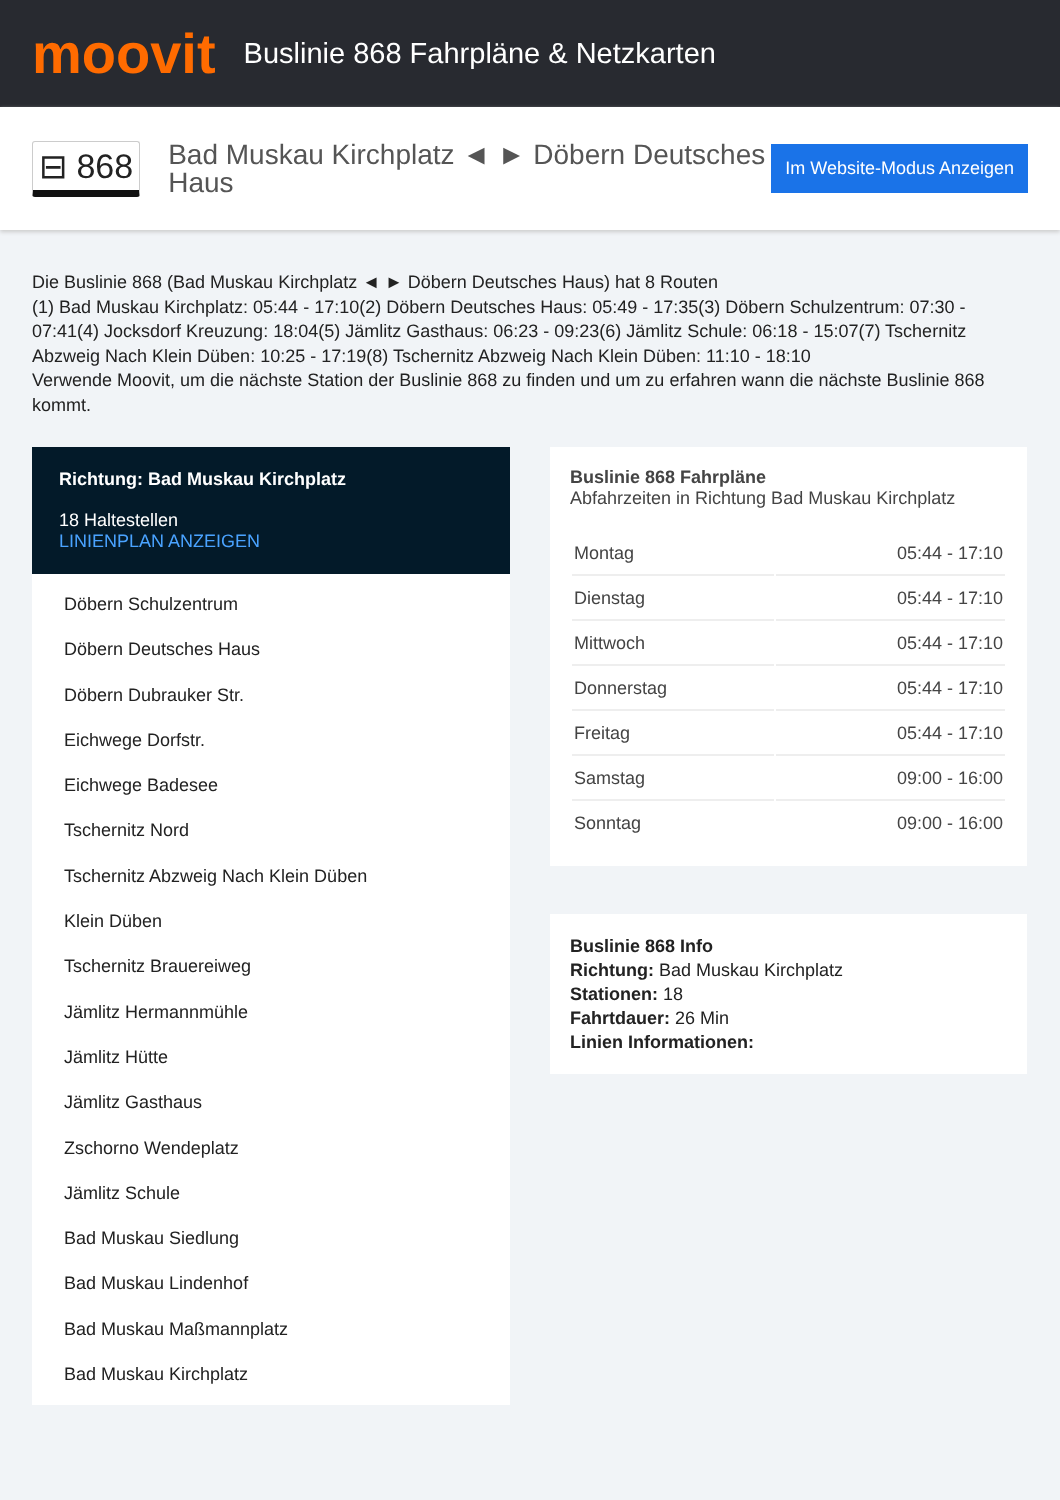moovit
Buslinie 868 Fahrpläne & Netzkarten
⊟ 868
Bad Muskau Kirchplatz ◄ ► Döbern Deutsches Haus
Im Website-Modus Anzeigen
Die Buslinie 868 (Bad Muskau Kirchplatz ◄ ► Döbern Deutsches Haus) hat 8 Routen
(1) Bad Muskau Kirchplatz: 05:44 - 17:10(2) Döbern Deutsches Haus: 05:49 - 17:35(3) Döbern Schulzentrum: 07:30 - 07:41(4) Jocksdorf Kreuzung: 18:04(5) Jämlitz Gasthaus: 06:23 - 09:23(6) Jämlitz Schule: 06:18 - 15:07(7) Tschernitz Abzweig Nach Klein Düben: 10:25 - 17:19(8) Tschernitz Abzweig Nach Klein Düben: 11:10 - 18:10
Verwende Moovit, um die nächste Station der Buslinie 868 zu finden und um zu erfahren wann die nächste Buslinie 868 kommt.
Richtung: Bad Muskau Kirchplatz
18 Haltestellen
LINIENPLAN ANZEIGEN
Döbern Schulzentrum
Döbern Deutsches Haus
Döbern Dubrauker Str.
Eichwege Dorfstr.
Eichwege Badesee
Tschernitz Nord
Tschernitz Abzweig Nach Klein Düben
Klein Düben
Tschernitz Brauereiweg
Jämlitz Hermannmühle
Jämlitz Hütte
Jämlitz Gasthaus
Zschorno Wendeplatz
Jämlitz Schule
Bad Muskau Siedlung
Bad Muskau Lindenhof
Bad Muskau Maßmannplatz
Bad Muskau Kirchplatz
Buslinie 868 Fahrpläne
Abfahrzeiten in Richtung Bad Muskau Kirchplatz
| Montag | 05:44 - 17:10 |
| Dienstag | 05:44 - 17:10 |
| Mittwoch | 05:44 - 17:10 |
| Donnerstag | 05:44 - 17:10 |
| Freitag | 05:44 - 17:10 |
| Samstag | 09:00 - 16:00 |
| Sonntag | 09:00 - 16:00 |
Buslinie 868 Info
Richtung: Bad Muskau Kirchplatz
Stationen: 18
Fahrtdauer: 26 Min
Linien Informationen: